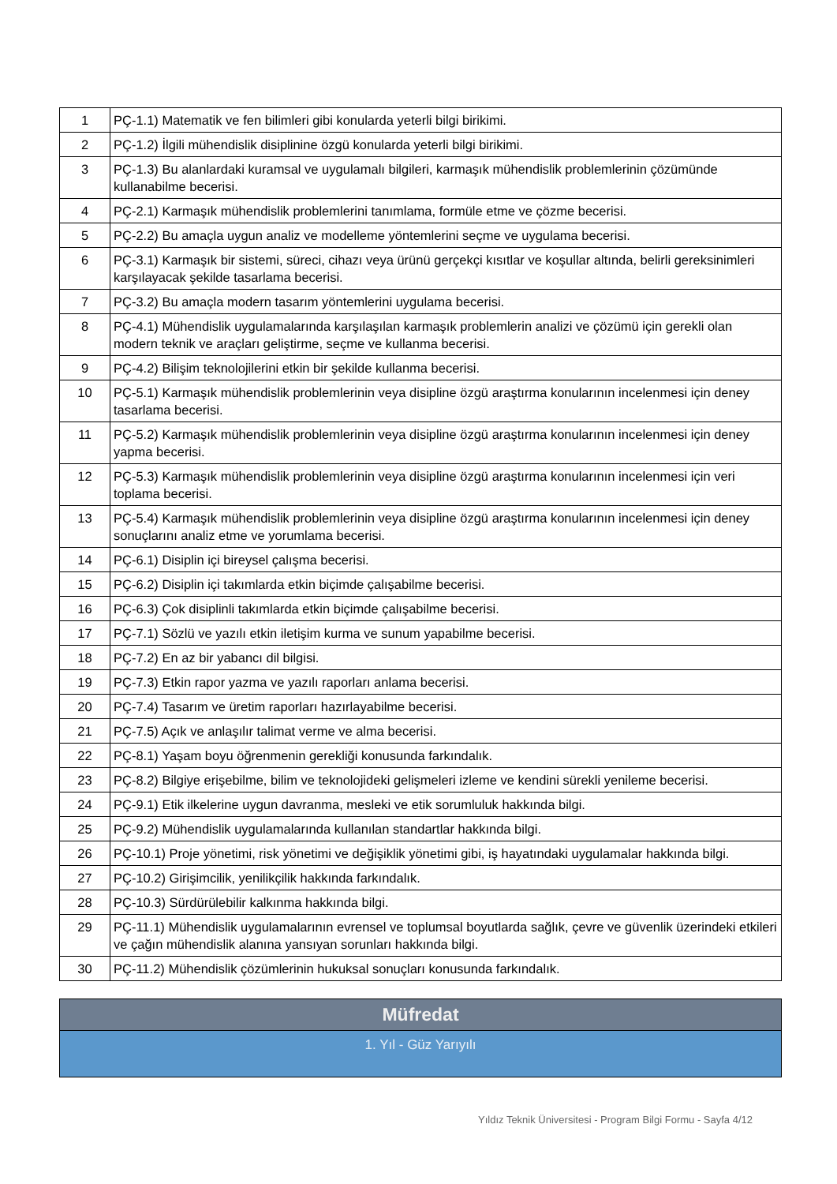| 1 | PÇ-1.1) Matematik ve fen bilimleri gibi konularda yeterli bilgi birikimi. |
| 2 | PÇ-1.2) İlgili mühendislik disiplinine özgü konularda yeterli bilgi birikimi. |
| 3 | PÇ-1.3) Bu alanlardaki kuramsal ve uygulamalı bilgileri, karmaşık mühendislik problemlerinin çözümünde kullanabilme becerisi. |
| 4 | PÇ-2.1) Karmaşık mühendislik problemlerini tanımlama, formüle etme ve çözme becerisi. |
| 5 | PÇ-2.2) Bu amaçla uygun analiz ve modelleme yöntemlerini seçme ve uygulama becerisi. |
| 6 | PÇ-3.1) Karmaşık bir sistemi, süreci, cihazı veya ürünü gerçekçi kısıtlar ve koşullar altında, belirli gereksinimleri karşılayacak şekilde tasarlama becerisi. |
| 7 | PÇ-3.2) Bu amaçla modern tasarım yöntemlerini uygulama becerisi. |
| 8 | PÇ-4.1) Mühendislik uygulamalarında karşılaşılan karmaşık problemlerin analizi ve çözümü için gerekli olan modern teknik ve araçları geliştirme, seçme ve kullanma becerisi. |
| 9 | PÇ-4.2) Bilişim teknolojilerini etkin bir şekilde kullanma becerisi. |
| 10 | PÇ-5.1) Karmaşık mühendislik problemlerinin veya disipline özgü araştırma konularının incelenmesi için deney tasarlama becerisi. |
| 11 | PÇ-5.2) Karmaşık mühendislik problemlerinin veya disipline özgü araştırma konularının incelenmesi için deney yapma becerisi. |
| 12 | PÇ-5.3) Karmaşık mühendislik problemlerinin veya disipline özgü araştırma konularının incelenmesi için veri toplama becerisi. |
| 13 | PÇ-5.4) Karmaşık mühendislik problemlerinin veya disipline özgü araştırma konularının incelenmesi için deney sonuçlarını analiz etme ve yorumlama becerisi. |
| 14 | PÇ-6.1) Disiplin içi bireysel çalışma becerisi. |
| 15 | PÇ-6.2) Disiplin içi takımlarda etkin biçimde çalışabilme becerisi. |
| 16 | PÇ-6.3) Çok disiplinli takımlarda etkin biçimde çalışabilme becerisi. |
| 17 | PÇ-7.1) Sözlü ve yazılı etkin iletişim kurma ve sunum yapabilme becerisi. |
| 18 | PÇ-7.2) En az bir yabancı dil bilgisi. |
| 19 | PÇ-7.3) Etkin rapor yazma ve yazılı raporları anlama becerisi. |
| 20 | PÇ-7.4) Tasarım ve üretim raporları hazırlayabilme becerisi. |
| 21 | PÇ-7.5) Açık ve anlaşılır talimat verme ve alma becerisi. |
| 22 | PÇ-8.1) Yaşam boyu öğrenmenin gerekliği konusunda farkındalık. |
| 23 | PÇ-8.2) Bilgiye erişebilme, bilim ve teknolojideki gelişmeleri izleme ve kendini sürekli yenileme becerisi. |
| 24 | PÇ-9.1) Etik ilkelerine uygun davranma, mesleki ve etik sorumluluk hakkında bilgi. |
| 25 | PÇ-9.2) Mühendislik uygulamalarında kullanılan standartlar hakkında bilgi. |
| 26 | PÇ-10.1) Proje yönetimi, risk yönetimi ve değişiklik yönetimi gibi, iş hayatındaki uygulamalar hakkında bilgi. |
| 27 | PÇ-10.2) Girişimcilik, yenilikçilik hakkında farkındalık. |
| 28 | PÇ-10.3) Sürdürülebilir kalkınma hakkında bilgi. |
| 29 | PÇ-11.1) Mühendislik uygulamalarının evrensel ve toplumsal boyutlarda sağlık, çevre ve güvenlik üzerindeki etkileri ve çağın mühendislik alanına yansıyan sorunları hakkında bilgi. |
| 30 | PÇ-11.2) Mühendislik çözümlerinin hukuksal sonuçları konusunda farkındalık. |
Müfredat
1. Yıl - Güz Yarıyılı
Yıldız Teknik Üniversitesi - Program Bilgi Formu - Sayfa 4/12